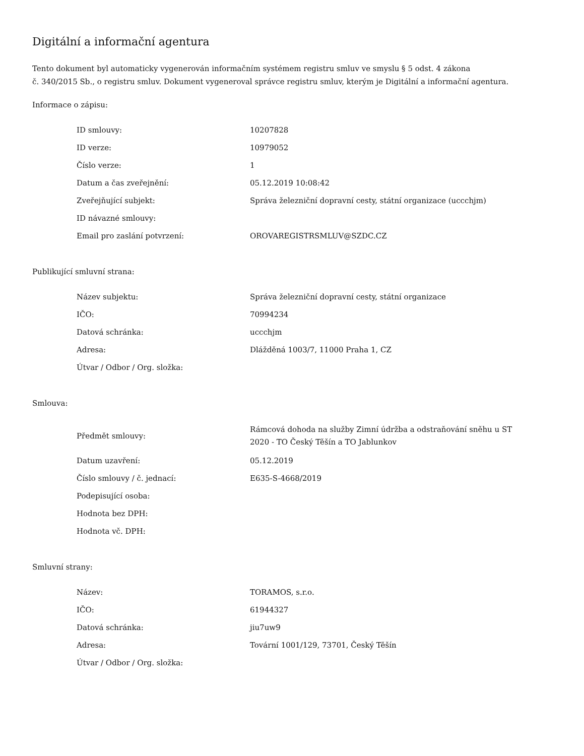Digitální a informační agentura
Tento dokument byl automaticky vygenerován informačním systémem registru smluv ve smyslu § 5 odst. 4 zákona
č. 340/2015 Sb., o registru smluv. Dokument vygeneroval správce registru smluv, kterým je Digitální a informační agentura.
Informace o zápisu:
| ID smlouvy: | 10207828 |
| ID verze: | 10979052 |
| Číslo verze: | 1 |
| Datum a čas zveřejnění: | 05.12.2019 10:08:42 |
| Zveřejňující subjekt: | Správa železniční dopravní cesty, státní organizace (uccchjm) |
| ID návazné smlouvy: | |
| Email pro zaslání potvrzení: | OROVAREGISTRSMLUV@SZDC.CZ |
Publikující smluvní strana:
| Název subjektu: | Správa železniční dopravní cesty, státní organizace |
| IČO: | 70994234 |
| Datová schránka: | uccchjm |
| Adresa: | Dlážděná 1003/7, 11000 Praha 1, CZ |
| Útvar / Odbor / Org. složka: | |
Smlouva:
| Předmět smlouvy: | Rámcová dohoda na služby Zimní údržba a odstraňování sněhu u ST 2020 - TO Český Těšín a TO Jablunkov |
| Datum uzavření: | 05.12.2019 |
| Číslo smlouvy / č. jednací: | E635-S-4668/2019 |
| Podepisující osoba: | |
| Hodnota bez DPH: | |
| Hodnota vč. DPH: | |
Smluvní strany:
| Název: | TORAMOS, s.r.o. |
| IČO: | 61944327 |
| Datová schránka: | jiu7uw9 |
| Adresa: | Tovární 1001/129, 73701, Český Těšín |
| Útvar / Odbor / Org. složka: | |